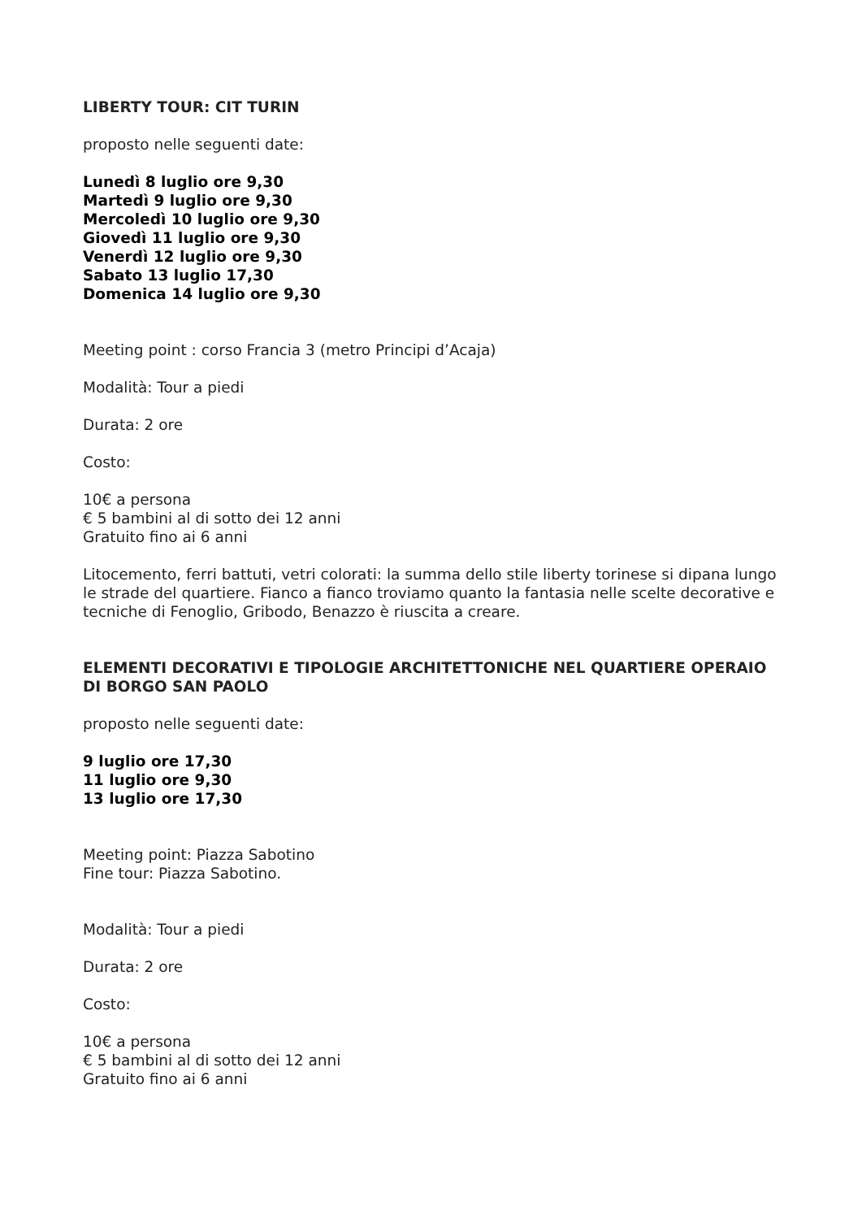LIBERTY TOUR: CIT TURIN
proposto nelle seguenti date:
Lunedì 8 luglio ore 9,30
Martedì 9 luglio ore 9,30
Mercoledì 10 luglio ore 9,30
Giovedì 11 luglio ore 9,30
Venerdì 12 luglio ore 9,30
Sabato 13 luglio 17,30
Domenica 14 luglio ore 9,30
Meeting point : corso Francia 3 (metro Principi d’Acaja)
Modalità: Tour a piedi
Durata: 2 ore
Costo:
10€ a persona
€ 5 bambini al di sotto dei 12 anni
Gratuito fino ai 6 anni
Litocemento, ferri battuti, vetri colorati: la summa dello stile liberty torinese si dipana lungo le strade del quartiere. Fianco a fianco troviamo quanto la fantasia nelle scelte decorative e tecniche di Fenoglio, Gribodo, Benazzo è riuscita a creare.
ELEMENTI DECORATIVI E TIPOLOGIE ARCHITETTONICHE NEL QUARTIERE OPERAIO DI BORGO SAN PAOLO
proposto nelle seguenti date:
9 luglio ore 17,30
11 luglio ore 9,30
13 luglio ore 17,30
Meeting point: Piazza Sabotino
Fine tour: Piazza Sabotino.
Modalità: Tour a piedi
Durata: 2 ore
Costo:
10€ a persona
€ 5 bambini al di sotto dei 12 anni
Gratuito fino ai 6 anni